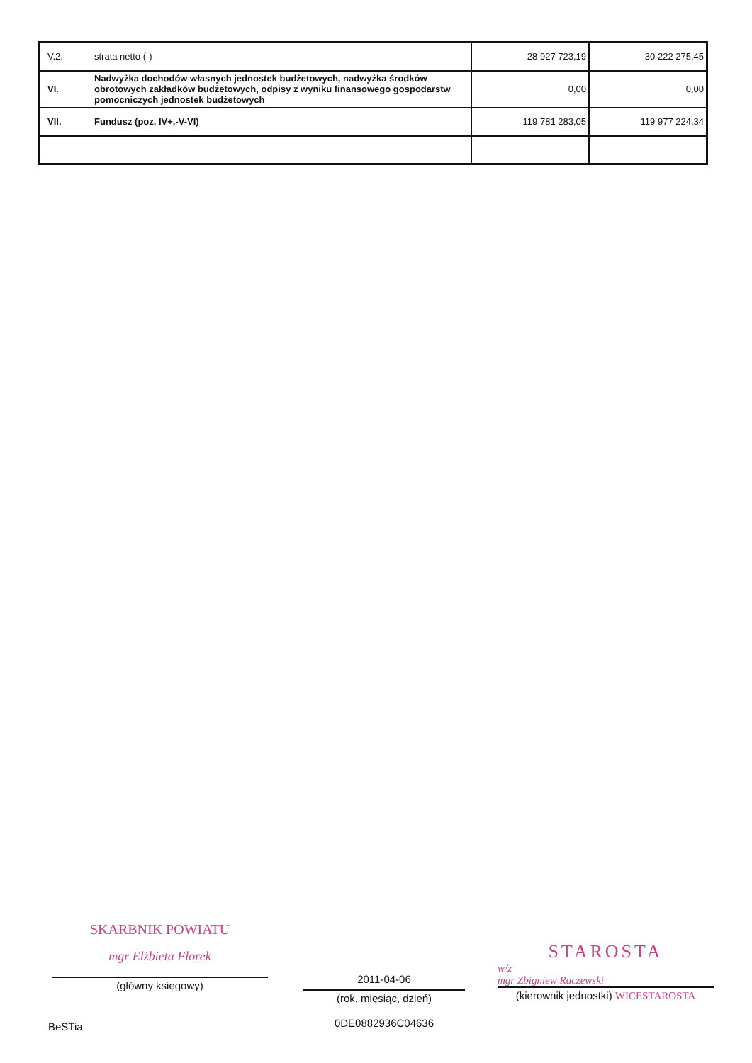| V.2. | strata netto (-) | -28 927 723,19 | -30 222 275,45 |
| VI. | Nadwyżka dochodów własnych jednostek budżetowych, nadwyżka środków obrotowych zakładków budżetowych, odpisy z wyniku finansowego gospodarstw pomocniczych jednostek budżetowych | 0,00 | 0,00 |
| VII. | Fundusz (poz. IV+,-V-VI) | 119 781 283,05 | 119 977 224,34 |
SKARBNIK POWIATU
mgr Elżbieta Florek
(główny księgowy)
2011-04-06
(rok, miesiąc, dzień)
0DE0882936C04636
STAROSTA
w/z
mgr Zbigniew Raczewski
(kierownik jednostki) WICESTAROSTA
BeSTia